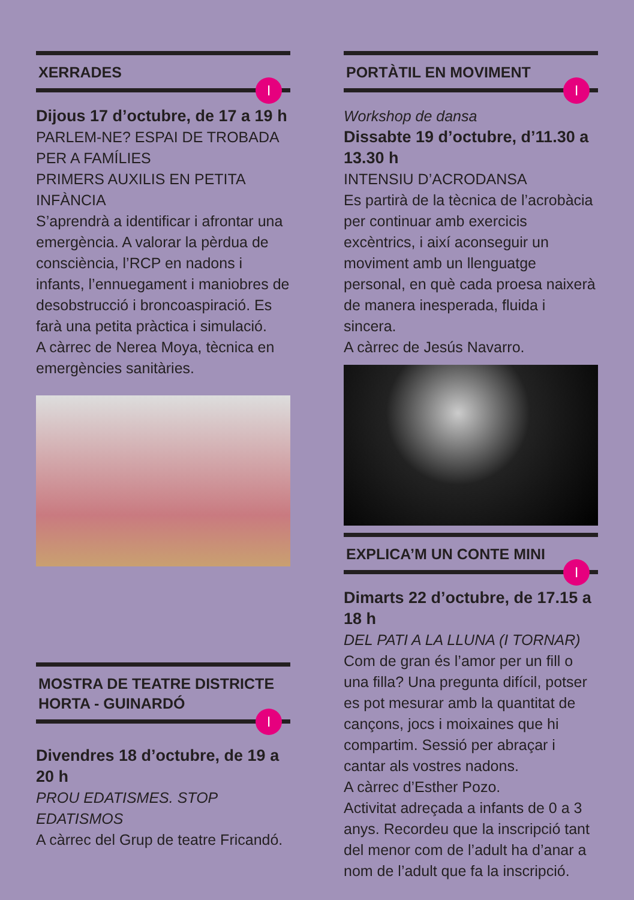XERRADES
I
Dijous 17 d’octubre, de 17 a 19 h
PARLEM-NE? ESPAI DE TROBADA PER A FAMÍLIES
PRIMERS AUXILIS EN PETITA INFÀNCIA
S’aprendrà a identificar i afrontar una emergència. A valorar la pèrdua de consciència, l’RCP en nadons i infants, l’ennuegament i maniobres de desobstrucció i broncoaspiració. Es farà una petita pràctica i simulació.
A càrrec de Nerea Moya, tècnica en emergències sanitàries.
MOSTRA DE TEATRE DISTRICTE HORTA - GUINARDÓ
I
Divendres 18 d’octubre, de 19 a 20 h
PROU EDATISMES. STOP EDATISMOS
A càrrec del Grup de teatre Fricandó.
PORTÀTIL EN MOVIMENT
I
Workshop de dansa
Dissabte 19 d’octubre, d’11.30 a 13.30 h
INTENSIU D’ACRODANSA
Es partirà de la tècnica de l’acrobàcia per continuar amb exercicis excèntrics, i així aconseguir un moviment amb un llenguatge personal, en què cada proesa naixerà de manera inesperada, fluida i sincera.
A càrrec de Jesús Navarro.
EXPLICA’M UN CONTE MINI
I
Dimarts 22 d’octubre, de 17.15 a 18 h
DEL PATI A LA LLUNA (I TORNAR)
Com de gran és l’amor per un fill o una filla? Una pregunta difícil, potser es pot mesurar amb la quantitat de cançons, jocs i moixaines que hi compartim. Sessió per abraçar i cantar als vostres nadons.
A càrrec d’Esther Pozo.
Activitat adreçada a infants de 0 a 3 anys. Recordeu que la inscripció tant del menor com de l’adult ha d’anar a nom de l’adult que fa la inscripció.